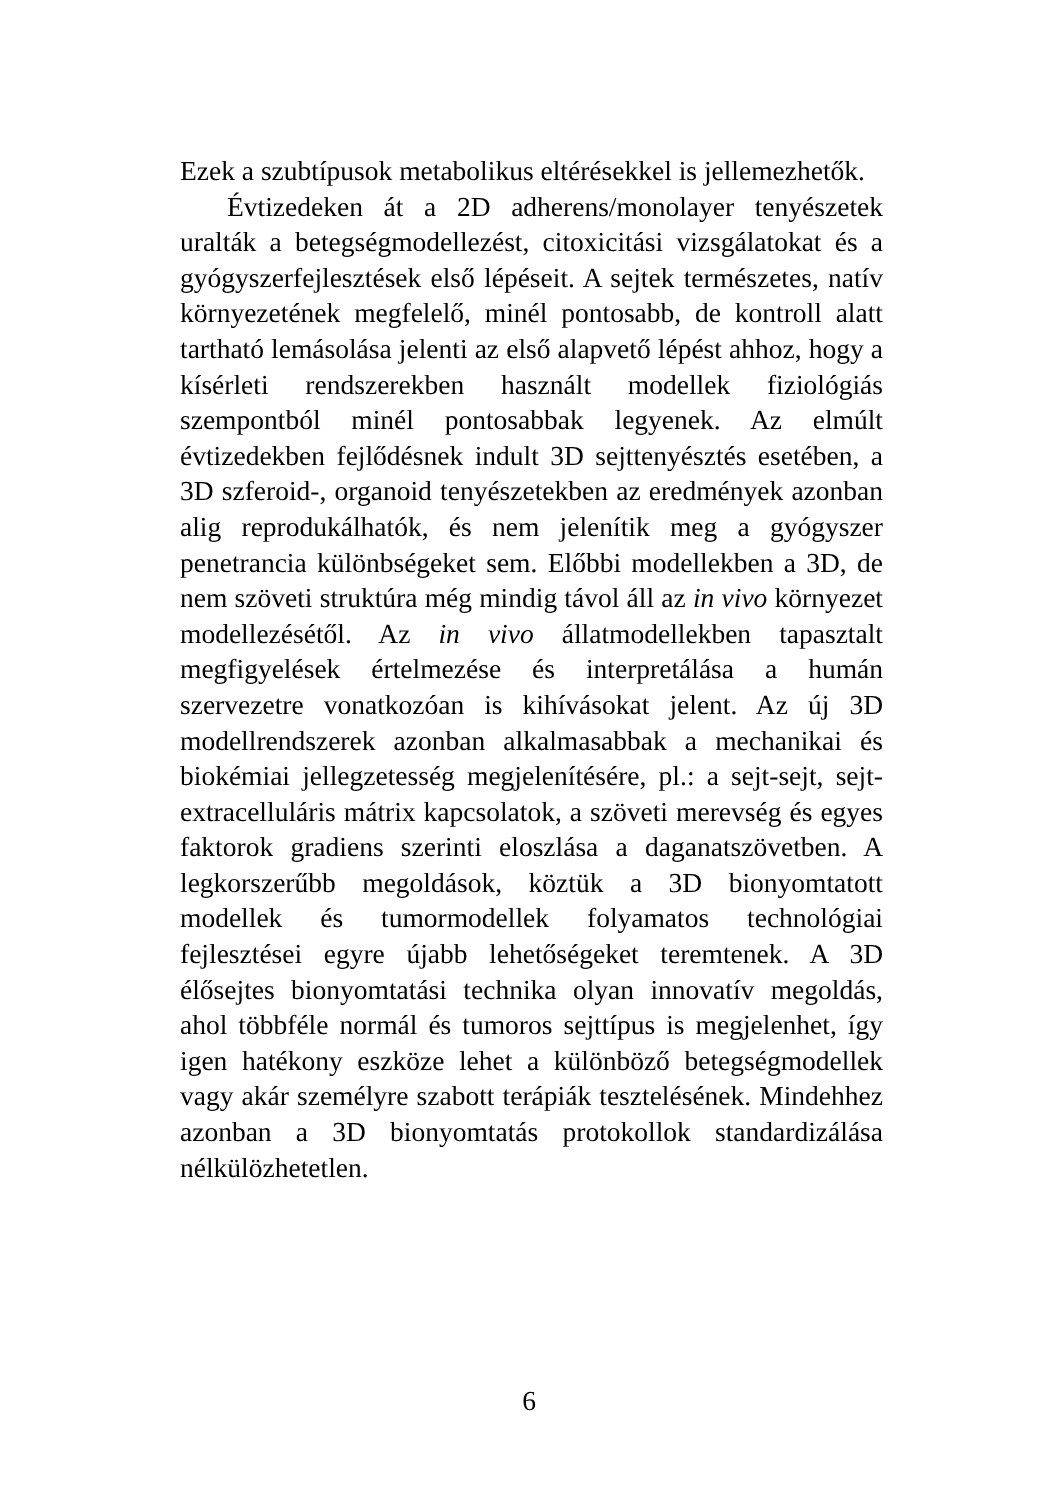Ezek a szubtípusok metabolikus eltérésekkel is jellemezhetők.
Évtizedeken át a 2D adherens/monolayer tenyészetek uralták a betegségmodellezést, citoxicitási vizsgálatokat és a gyógyszerfejlesztések első lépéseit. A sejtek természetes, natív környezetének megfelelő, minél pontosabb, de kontroll alatt tartható lemásolása jelenti az első alapvető lépést ahhoz, hogy a kísérleti rendszerekben használt modellek fiziológiás szempontból minél pontosabbak legyenek. Az elmúlt évtizedekben fejlődésnek indult 3D sejttenyésztés esetében, a 3D szferoid-, organoid tenyészetekben az eredmények azonban alig reprodukálhatók, és nem jelenítik meg a gyógyszer penetrancia különbségeket sem. Előbbi modellekben a 3D, de nem szöveti struktúra még mindig távol áll az in vivo környezet modellezésétől. Az in vivo állatmodellekben tapasztalt megfigyelések értelmezése és interpretálása a humán szervezetre vonatkozóan is kihívásokat jelent. Az új 3D modellrendszerek azonban alkalmasabbak a mechanikai és biokémiai jellegzetesség megjelenítésére, pl.: a sejt-sejt, sejt-extracelluláris mátrix kapcsolatok, a szöveti merevség és egyes faktorok gradiens szerinti eloszlása a daganatszövetben. A legkorszerűbb megoldások, köztük a 3D bionyomtatott modellek és tumormodellek folyamatos technológiai fejlesztései egyre újabb lehetőségeket teremtenek. A 3D élősejtes bionyomtatási technika olyan innovatív megoldás, ahol többféle normál és tumoros sejttípus is megjelenhet, így igen hatékony eszköze lehet a különböző betegségmodellek vagy akár személyre szabott terápiák tesztelésének. Mindehhez azonban a 3D bionyomtatás protokollok standardizálása nélkülözhetetlen.
6